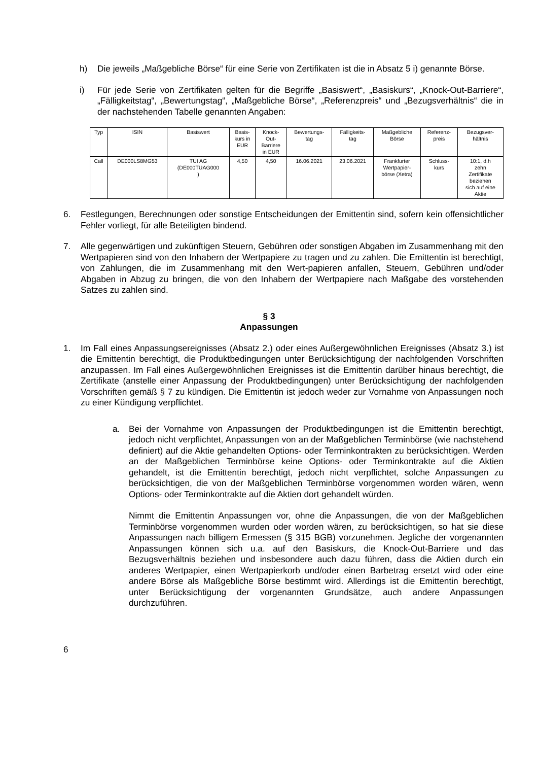h) Die jeweils „Maßgebliche Börse“ für eine Serie von Zertifikaten ist die in Absatz 5 i) genannte Börse.
i) Für jede Serie von Zertifikaten gelten für die Begriffe „Basiswert“, „Basiskurs“, „Knock-Out-Barriere“, „Fälligkeitstag“, „Bewertungstag“, „Maßgebliche Börse“, „Referenzpreis“ und „Bezugsverhältnis“ die in der nachstehenden Tabelle genannten Angaben:
| Typ | ISIN | Basiswert | Basis- kurs in EUR | Knock- Out- Barriere in EUR | Bewertungs- tag | Fälligkeits- tag | Maßgebliche Börse | Referenz- preis | Bezugsver- hältnis |
| --- | --- | --- | --- | --- | --- | --- | --- | --- | --- |
| Call | DE000LS8MG53 | TUI AG (DE000TUAG000 ) | 4,50 | 4,50 | 16.06.2021 | 23.06.2021 | Frankfurter Wertpapier- börse (Xetra) | Schluss- kurs | 10:1, d.h zehn Zertifikate beziehen sich auf eine Aktie |
6. Festlegungen, Berechnungen oder sonstige Entscheidungen der Emittentin sind, sofern kein offensichtlicher Fehler vorliegt, für alle Beteiligten bindend.
7. Alle gegenwärtigen und zukünftigen Steuern, Gebühren oder sonstigen Abgaben im Zusammenhang mit den Wertpapieren sind von den Inhabern der Wertpapiere zu tragen und zu zahlen. Die Emittentin ist berechtigt, von Zahlungen, die im Zusammenhang mit den Wert-papieren anfallen, Steuern, Gebühren und/oder Abgaben in Abzug zu bringen, die von den Inhabern der Wertpapiere nach Maßgabe des vorstehenden Satzes zu zahlen sind.
§ 3
Anpassungen
1. Im Fall eines Anpassungsereignisses (Absatz 2.) oder eines Außergewöhnlichen Ereignisses (Absatz 3.) ist die Emittentin berechtigt, die Produktbedingungen unter Berücksichtigung der nachfolgenden Vorschriften anzupassen. Im Fall eines Außergewöhnlichen Ereignisses ist die Emittentin darüber hinaus berechtigt, die Zertifikate (anstelle einer Anpassung der Produktbedingungen) unter Berücksichtigung der nachfolgenden Vorschriften gemäß § 7 zu kündigen. Die Emittentin ist jedoch weder zur Vornahme von Anpassungen noch zu einer Kündigung verpflichtet.
a. Bei der Vornahme von Anpassungen der Produktbedingungen ist die Emittentin berechtigt, jedoch nicht verpflichtet, Anpassungen von an der Maßgeblichen Terminbörse (wie nachstehend definiert) auf die Aktie gehandelten Options- oder Terminkontrakten zu berücksichtigen. Werden an der Maßgeblichen Terminbörse keine Options- oder Terminkontrakte auf die Aktien gehandelt, ist die Emittentin berechtigt, jedoch nicht verpflichtet, solche Anpassungen zu berücksichtigen, die von der Maßgeblichen Terminbörse vorgenommen worden wären, wenn Options- oder Terminkontrakte auf die Aktien dort gehandelt würden.
Nimmt die Emittentin Anpassungen vor, ohne die Anpassungen, die von der Maßgeblichen Terminbörse vorgenommen wurden oder worden wären, zu berücksichtigen, so hat sie diese Anpassungen nach billigem Ermessen (§ 315 BGB) vorzunehmen. Jegliche der vorgenannten Anpassungen können sich u.a. auf den Basiskurs, die Knock-Out-Barriere und das Bezugsverhältnis beziehen und insbesondere auch dazu führen, dass die Aktien durch ein anderes Wertpapier, einen Wertpapierkorb und/oder einen Barbetrag ersetzt wird oder eine andere Börse als Maßgebliche Börse bestimmt wird. Allerdings ist die Emittentin berechtigt, unter Berücksichtigung der vorgenannten Grundsätze, auch andere Anpassungen durchzuführen.
6